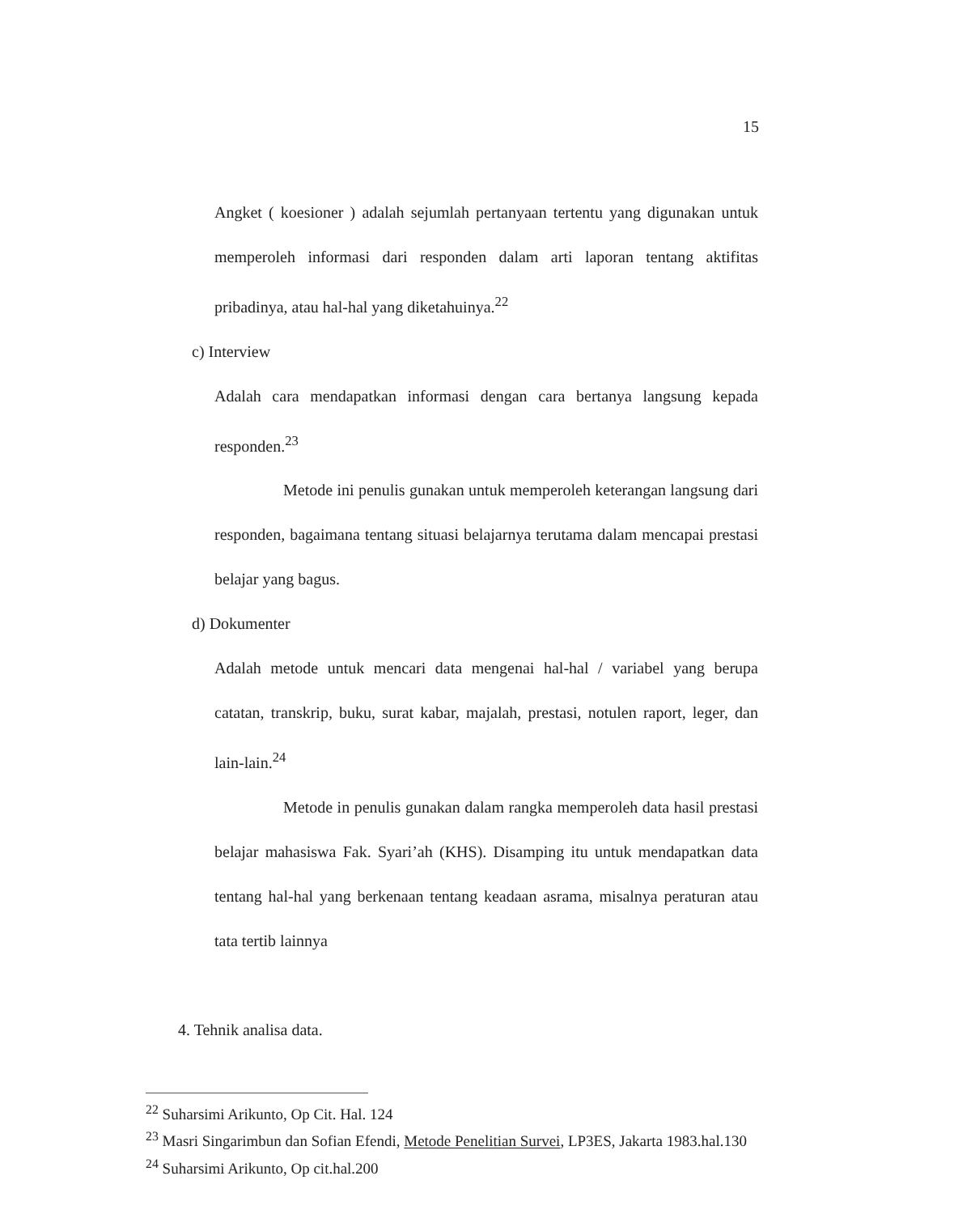15
Angket ( koesioner ) adalah sejumlah pertanyaan tertentu yang digunakan untuk memperoleh informasi dari responden dalam arti laporan tentang aktifitas pribadinya, atau hal-hal yang diketahuinya.<sup>22</sup>
c) Interview
Adalah cara mendapatkan informasi dengan cara bertanya langsung kepada responden.<sup>23</sup>
Metode ini penulis gunakan untuk memperoleh keterangan langsung dari responden, bagaimana tentang situasi belajarnya terutama dalam mencapai prestasi belajar yang bagus.
d) Dokumenter
Adalah metode untuk mencari data mengenai hal-hal / variabel yang berupa catatan, transkrip, buku, surat kabar, majalah, prestasi, notulen raport, leger, dan lain-lain.<sup>24</sup>
Metode in penulis gunakan dalam rangka memperoleh data hasil prestasi belajar mahasiswa Fak. Syari’ah (KHS). Disamping itu untuk mendapatkan data tentang hal-hal yang berkenaan tentang keadaan asrama, misalnya peraturan atau tata tertib lainnya
4. Tehnik analisa data.
<sup>22</sup> Suharsimi Arikunto, Op Cit. Hal. 124
<sup>23</sup> Masri Singarimbun dan Sofian Efendi, Metode Penelitian Survei, LP3ES, Jakarta 1983.hal.130
<sup>24</sup> Suharsimi Arikunto, Op cit.hal.200